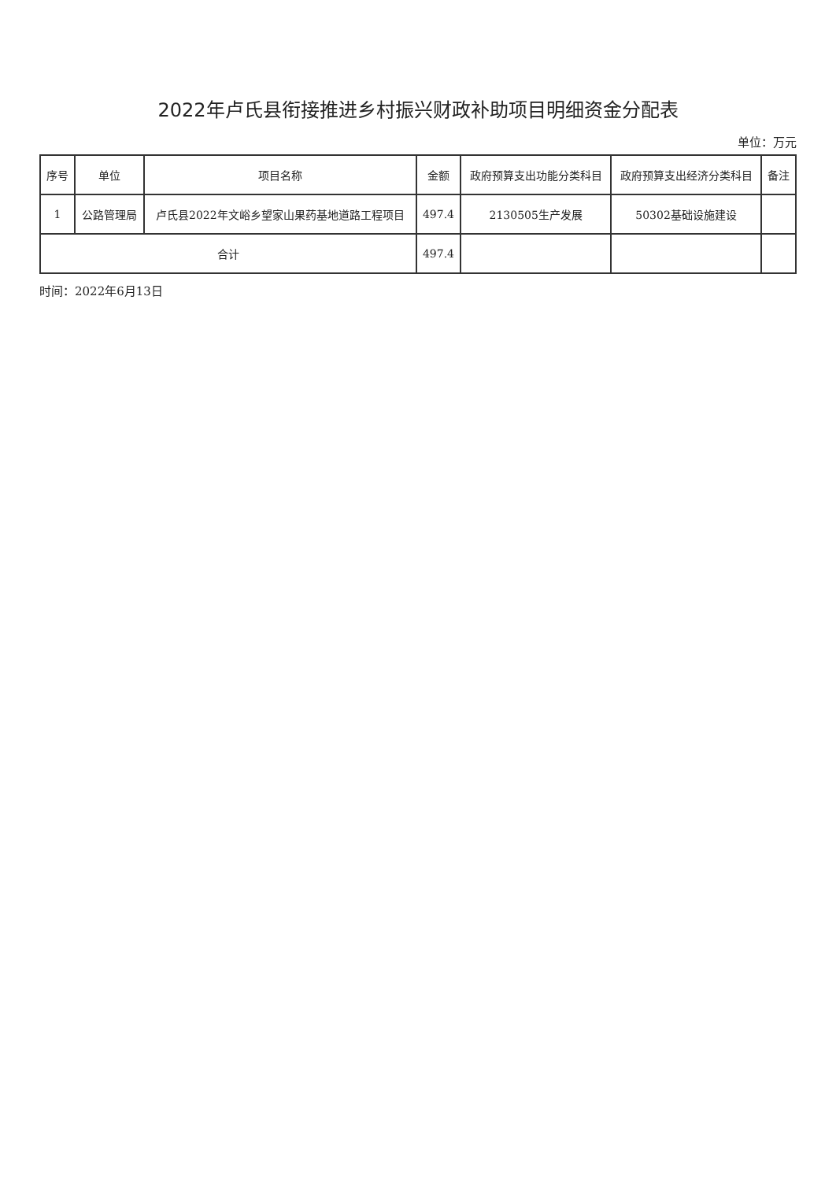2022年卢氏县衔接推进乡村振兴财政补助项目明细资金分配表
单位：万元
| 序号 | 单位 | 项目名称 | 金额 | 政府预算支出功能分类科目 | 政府预算支出经济分类科目 | 备注 |
| --- | --- | --- | --- | --- | --- | --- |
| 1 | 公路管理局 | 卢氏县2022年文峪乡望家山果药基地道路工程项目 | 497.4 | 2130505生产发展 | 50302基础设施建设 | |
| 合计 | | | 497.4 | | | |
时间：2022年6月13日